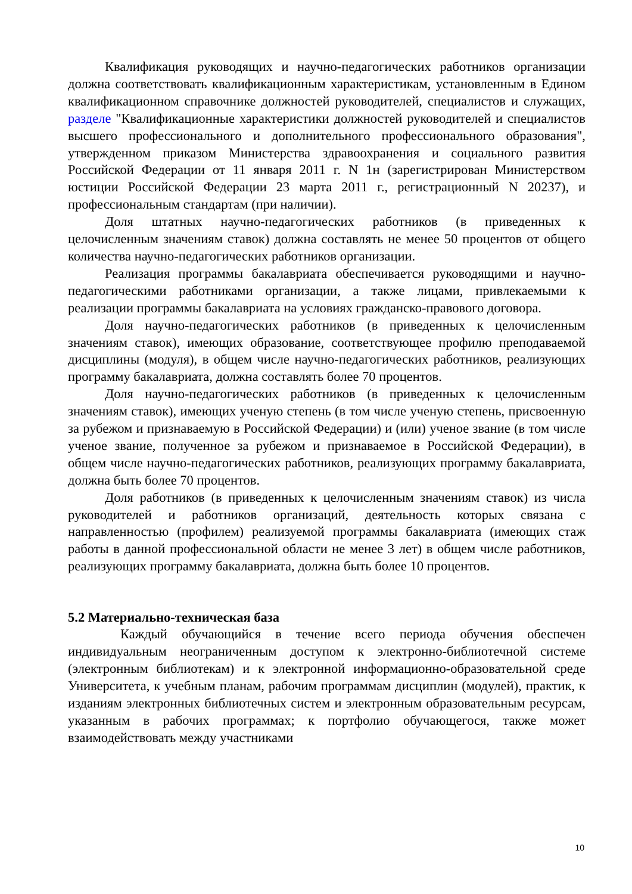Квалификация руководящих и научно-педагогических работников организации должна соответствовать квалификационным характеристикам, установленным в Едином квалификационном справочнике должностей руководителей, специалистов и служащих, разделе "Квалификационные характеристики должностей руководителей и специалистов высшего профессионального и дополнительного профессионального образования", утвержденном приказом Министерства здравоохранения и социального развития Российской Федерации от 11 января 2011 г. N 1н (зарегистрирован Министерством юстиции Российской Федерации 23 марта 2011 г., регистрационный N 20237), и профессиональным стандартам (при наличии).
Доля штатных научно-педагогических работников (в приведенных к целочисленным значениям ставок) должна составлять не менее 50 процентов от общего количества научно-педагогических работников организации.
Реализация программы бакалавриата обеспечивается руководящими и научно-педагогическими работниками организации, а также лицами, привлекаемыми к реализации программы бакалавриата на условиях гражданско-правового договора.
Доля научно-педагогических работников (в приведенных к целочисленным значениям ставок), имеющих образование, соответствующее профилю преподаваемой дисциплины (модуля), в общем числе научно-педагогических работников, реализующих программу бакалавриата, должна составлять более 70 процентов.
Доля научно-педагогических работников (в приведенных к целочисленным значениям ставок), имеющих ученую степень (в том числе ученую степень, присвоенную за рубежом и признаваемую в Российской Федерации) и (или) ученое звание (в том числе ученое звание, полученное за рубежом и признаваемое в Российской Федерации), в общем числе научно-педагогических работников, реализующих программу бакалавриата, должна быть более 70 процентов.
Доля работников (в приведенных к целочисленным значениям ставок) из числа руководителей и работников организаций, деятельность которых связана с направленностью (профилем) реализуемой программы бакалавриата (имеющих стаж работы в данной профессиональной области не менее 3 лет) в общем числе работников, реализующих программу бакалавриата, должна быть более 10 процентов.
5.2 Материально-техническая база
Каждый обучающийся в течение всего периода обучения обеспечен индивидуальным неограниченным доступом к электронно-библиотечной системе (электронным библиотекам) и к электронной информационно-образовательной среде Университета, к учебным планам, рабочим программам дисциплин (модулей), практик, к изданиям электронных библиотечных систем и электронным образовательным ресурсам, указанным в рабочих программах; к портфолио обучающегося, также может взаимодействовать между участниками
10